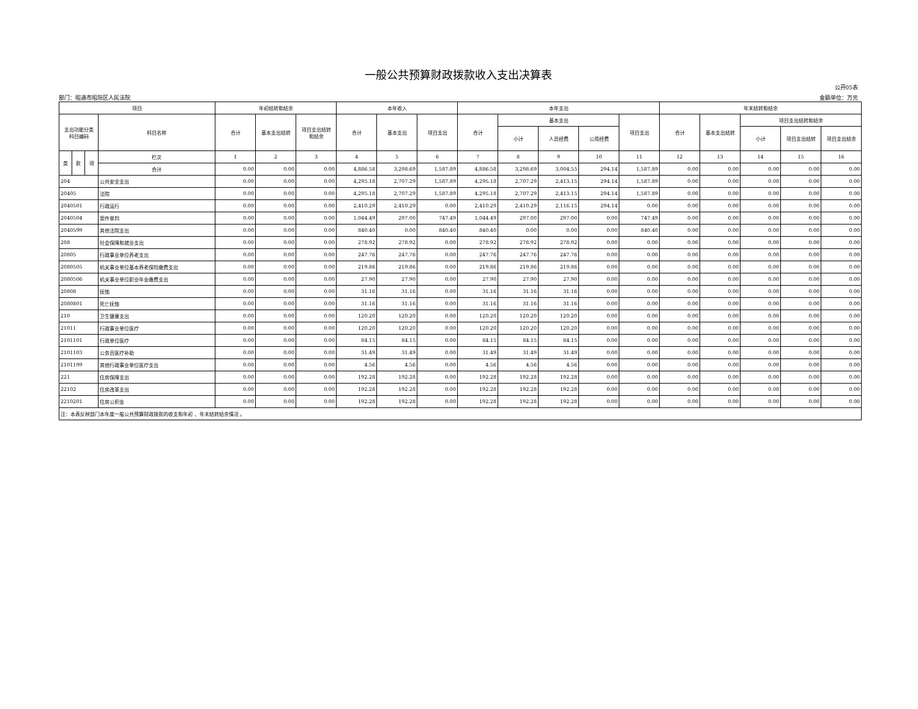一般公共预算财政拨款收入支出决算表
公开05表
部门：昭通市昭阳区人民法院 金额单位：万元
| 项目 | | | | 年初结转和结余 | | | 本年收入 | | | 本年支出 | | | | | 年末结转和结余 | | | | |
| --- | --- | --- | --- | --- | --- | --- | --- | --- | --- | --- | --- | --- | --- | --- | --- | --- | --- | --- | --- |
| 支出功能分类 科目编码 | | | 科目名称 | 合计 | 基本支出结转 | 项目支出结转 和结余 | 合计 | 基本支出 | 项目支出 | 合计 | 基本支出 | | | 项目支出 | 合计 | 基本支出结转 | 项目支出结转和结余 | | |
| | | | | | | | | | | | 小计 | 人员经费 | 公用经费 | | | | 小计 | 项目支出结转 | 项目支出结余 |
| 类 | 款 | 项 | 栏次 | 1 | 2 | 3 | 4 | 5 | 6 | 7 | 8 | 9 | 10 | 11 | 12 | 13 | 14 | 15 | 16 |
| | | | 合计 | 0.00 | 0.00 | 0.00 | 4,886.58 | 3,298.69 | 1,587.89 | 4,886.58 | 3,298.69 | 3,004.55 | 294.14 | 1,587.89 | 0.00 | 0.00 | 0.00 | 0.00 | 0.00 |
| 204 | | | 公共安全支出 | 0.00 | 0.00 | 0.00 | 4,295.18 | 2,707.29 | 1,587.89 | 4,295.18 | 2,707.29 | 2,413.15 | 294.14 | 1,587.89 | 0.00 | 0.00 | 0.00 | 0.00 | 0.00 |
| 20405 | | | 法院 | 0.00 | 0.00 | 0.00 | 4,295.18 | 2,707.29 | 1,587.89 | 4,295.18 | 2,707.29 | 2,413.15 | 294.14 | 1,587.89 | 0.00 | 0.00 | 0.00 | 0.00 | 0.00 |
| 2040501 | | | 行政运行 | 0.00 | 0.00 | 0.00 | 2,410.29 | 2,410.29 | 0.00 | 2,410.29 | 2,410.29 | 2,116.15 | 294.14 | 0.00 | 0.00 | 0.00 | 0.00 | 0.00 | 0.00 |
| 2040504 | | | 案件审判 | 0.00 | 0.00 | 0.00 | 1,044.49 | 297.00 | 747.49 | 1,044.49 | 297.00 | 297.00 | 0.00 | 747.49 | 0.00 | 0.00 | 0.00 | 0.00 | 0.00 |
| 2040599 | | | 其他法院支出 | 0.00 | 0.00 | 0.00 | 840.40 | 0.00 | 840.40 | 840.40 | 0.00 | 0.00 | 0.00 | 840.40 | 0.00 | 0.00 | 0.00 | 0.00 | 0.00 |
| 208 | | | 社会保障和就业支出 | 0.00 | 0.00 | 0.00 | 278.92 | 278.92 | 0.00 | 278.92 | 278.92 | 278.92 | 0.00 | 0.00 | 0.00 | 0.00 | 0.00 | 0.00 | 0.00 |
| 20805 | | | 行政事业单位养老支出 | 0.00 | 0.00 | 0.00 | 247.76 | 247.76 | 0.00 | 247.76 | 247.76 | 247.76 | 0.00 | 0.00 | 0.00 | 0.00 | 0.00 | 0.00 | 0.00 |
| 2080505 | | | 机关事业单位基本养老保险缴费支出 | 0.00 | 0.00 | 0.00 | 219.86 | 219.86 | 0.00 | 219.86 | 219.86 | 219.86 | 0.00 | 0.00 | 0.00 | 0.00 | 0.00 | 0.00 | 0.00 |
| 2080506 | | | 机关事业单位职业年金缴费支出 | 0.00 | 0.00 | 0.00 | 27.90 | 27.90 | 0.00 | 27.90 | 27.90 | 27.90 | 0.00 | 0.00 | 0.00 | 0.00 | 0.00 | 0.00 | 0.00 |
| 20808 | | | 抚恤 | 0.00 | 0.00 | 0.00 | 31.16 | 31.16 | 0.00 | 31.16 | 31.16 | 31.16 | 0.00 | 0.00 | 0.00 | 0.00 | 0.00 | 0.00 | 0.00 |
| 2080801 | | | 死亡抚恤 | 0.00 | 0.00 | 0.00 | 31.16 | 31.16 | 0.00 | 31.16 | 31.16 | 31.16 | 0.00 | 0.00 | 0.00 | 0.00 | 0.00 | 0.00 | 0.00 |
| 210 | | | 卫生健康支出 | 0.00 | 0.00 | 0.00 | 120.20 | 120.20 | 0.00 | 120.20 | 120.20 | 120.20 | 0.00 | 0.00 | 0.00 | 0.00 | 0.00 | 0.00 | 0.00 |
| 21011 | | | 行政事业单位医疗 | 0.00 | 0.00 | 0.00 | 120.20 | 120.20 | 0.00 | 120.20 | 120.20 | 120.20 | 0.00 | 0.00 | 0.00 | 0.00 | 0.00 | 0.00 | 0.00 |
| 2101101 | | | 行政单位医疗 | 0.00 | 0.00 | 0.00 | 84.15 | 84.15 | 0.00 | 84.15 | 84.15 | 84.15 | 0.00 | 0.00 | 0.00 | 0.00 | 0.00 | 0.00 | 0.00 |
| 2101103 | | | 公务员医疗补助 | 0.00 | 0.00 | 0.00 | 31.49 | 31.49 | 0.00 | 31.49 | 31.49 | 31.49 | 0.00 | 0.00 | 0.00 | 0.00 | 0.00 | 0.00 | 0.00 |
| 2101199 | | | 其他行政事业单位医疗支出 | 0.00 | 0.00 | 0.00 | 4.56 | 4.56 | 0.00 | 4.56 | 4.56 | 4.56 | 0.00 | 0.00 | 0.00 | 0.00 | 0.00 | 0.00 | 0.00 |
| 221 | | | 住房保障支出 | 0.00 | 0.00 | 0.00 | 192.28 | 192.28 | 0.00 | 192.28 | 192.28 | 192.28 | 0.00 | 0.00 | 0.00 | 0.00 | 0.00 | 0.00 | 0.00 |
| 22102 | | | 住房改革支出 | 0.00 | 0.00 | 0.00 | 192.28 | 192.28 | 0.00 | 192.28 | 192.28 | 192.28 | 0.00 | 0.00 | 0.00 | 0.00 | 0.00 | 0.00 | 0.00 |
| 2210201 | | | 住房公积金 | 0.00 | 0.00 | 0.00 | 192.28 | 192.28 | 0.00 | 192.28 | 192.28 | 192.28 | 0.00 | 0.00 | 0.00 | 0.00 | 0.00 | 0.00 | 0.00 |
| 注：本表反映部门本年度一般公共预算财政拨款的收支和年初 、年末结转结余情况 。 | | | | | | | | | | | | | | | | | | | |